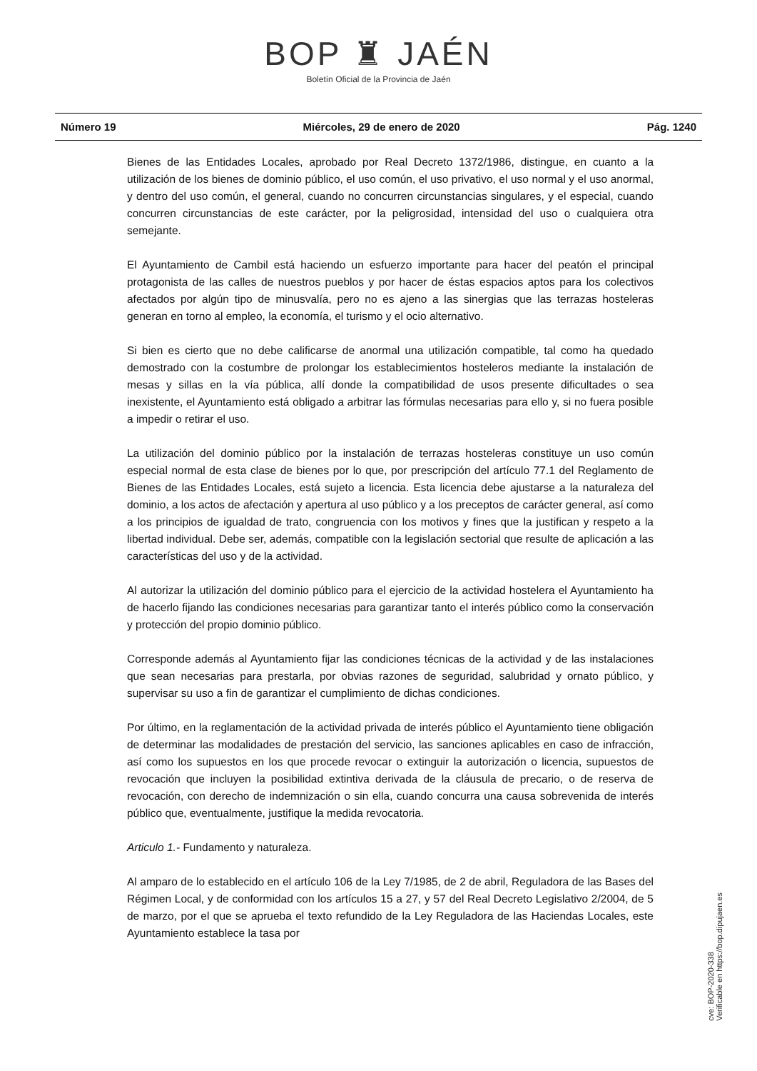BOP ♜ JAÉN
Boletín Oficial de la Provincia de Jaén
Número 19 Miércoles, 29 de enero de 2020 Pág. 1240
Bienes de las Entidades Locales, aprobado por Real Decreto 1372/1986, distingue, en cuanto a la utilización de los bienes de dominio público, el uso común, el uso privativo, el uso normal y el uso anormal, y dentro del uso común, el general, cuando no concurren circunstancias singulares, y el especial, cuando concurren circunstancias de este carácter, por la peligrosidad, intensidad del uso o cualquiera otra semejante.
El Ayuntamiento de Cambil está haciendo un esfuerzo importante para hacer del peatón el principal protagonista de las calles de nuestros pueblos y por hacer de éstas espacios aptos para los colectivos afectados por algún tipo de minusvalía, pero no es ajeno a las sinergias que las terrazas hosteleras generan en torno al empleo, la economía, el turismo y el ocio alternativo.
Si bien es cierto que no debe calificarse de anormal una utilización compatible, tal como ha quedado demostrado con la costumbre de prolongar los establecimientos hosteleros mediante la instalación de mesas y sillas en la vía pública, allí donde la compatibilidad de usos presente dificultades o sea inexistente, el Ayuntamiento está obligado a arbitrar las fórmulas necesarias para ello y, si no fuera posible a impedir o retirar el uso.
La utilización del dominio público por la instalación de terrazas hosteleras constituye un uso común especial normal de esta clase de bienes por lo que, por prescripción del artículo 77.1 del Reglamento de Bienes de las Entidades Locales, está sujeto a licencia. Esta licencia debe ajustarse a la naturaleza del dominio, a los actos de afectación y apertura al uso público y a los preceptos de carácter general, así como a los principios de igualdad de trato, congruencia con los motivos y fines que la justifican y respeto a la libertad individual. Debe ser, además, compatible con la legislación sectorial que resulte de aplicación a las características del uso y de la actividad.
Al autorizar la utilización del dominio público para el ejercicio de la actividad hostelera el Ayuntamiento ha de hacerlo fijando las condiciones necesarias para garantizar tanto el interés público como la conservación y protección del propio dominio público.
Corresponde además al Ayuntamiento fijar las condiciones técnicas de la actividad y de las instalaciones que sean necesarias para prestarla, por obvias razones de seguridad, salubridad y ornato público, y supervisar su uso a fin de garantizar el cumplimiento de dichas condiciones.
Por último, en la reglamentación de la actividad privada de interés público el Ayuntamiento tiene obligación de determinar las modalidades de prestación del servicio, las sanciones aplicables en caso de infracción, así como los supuestos en los que procede revocar o extinguir la autorización o licencia, supuestos de revocación que incluyen la posibilidad extintiva derivada de la cláusula de precario, o de reserva de revocación, con derecho de indemnización o sin ella, cuando concurra una causa sobrevenida de interés público que, eventualmente, justifique la medida revocatoria.
Articulo 1.- Fundamento y naturaleza.
Al amparo de lo establecido en el artículo 106 de la Ley 7/1985, de 2 de abril, Reguladora de las Bases del Régimen Local, y de conformidad con los artículos 15 a 27, y 57 del Real Decreto Legislativo 2/2004, de 5 de marzo, por el que se aprueba el texto refundido de la Ley Reguladora de las Haciendas Locales, este Ayuntamiento establece la tasa por
cve: BOP-2020-338
Verificable en https://bop.dipujaen.es